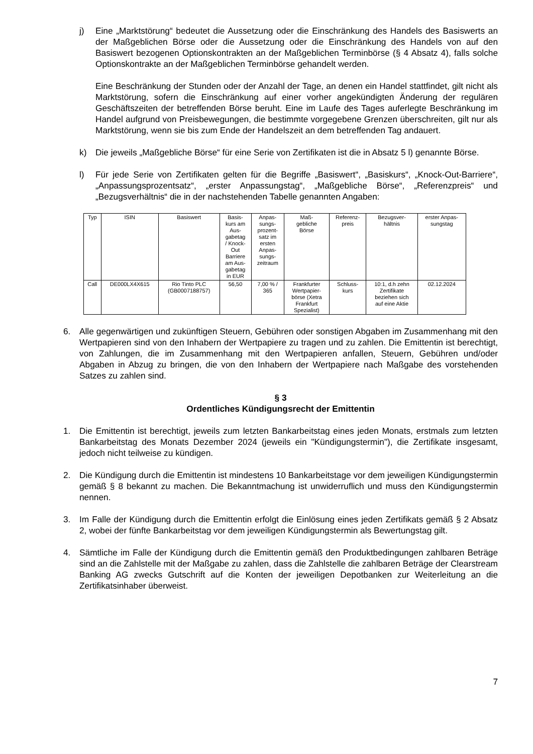j) Eine „Marktstörung“ bedeutet die Aussetzung oder die Einschränkung des Handels des Basiswerts an der Maßgeblichen Börse oder die Aussetzung oder die Einschränkung des Handels von auf den Basiswert bezogenen Optionskontrakten an der Maßgeblichen Terminbörse (§ 4 Absatz 4), falls solche Optionskontrakte an der Maßgeblichen Terminbörse gehandelt werden.
Eine Beschränkung der Stunden oder der Anzahl der Tage, an denen ein Handel stattfindet, gilt nicht als Marktstörung, sofern die Einschränkung auf einer vorher angekündigten Änderung der regulären Geschäftszeiten der betreffenden Börse beruht. Eine im Laufe des Tages auferlegte Beschränkung im Handel aufgrund von Preisbewegungen, die bestimmte vorgegebene Grenzen überschreiten, gilt nur als Marktstörung, wenn sie bis zum Ende der Handelszeit an dem betreffenden Tag andauert.
k) Die jeweils „Maßgebliche Börse“ für eine Serie von Zertifikaten ist die in Absatz 5 l) genannte Börse.
l) Für jede Serie von Zertifikaten gelten für die Begriffe „Basiswert“, „Basiskurs“, „Knock-Out-Barriere“, „Anpassungsprozentsatz“, „erster Anpassungstag“, „Maßgebliche Börse“, „Referenzpreis“ und „Bezugsverhältnis“ die in der nachstehenden Tabelle genannten Angaben:
| Typ | ISIN | Basiswert | Basis- kurs am Aus- gabetag / Knock- Out Barriere am Aus- gabetag in EUR | Anpas- sungs- prozent- satz im ersten Anpas- sungs- zeitraum | Maß- gebliche Börse | Referenz- preis | Bezugsver- hältnis | erster Anpas- sungstag |
| Call | DE000LX4X615 | Rio Tinto PLC (GB0007188757) | 56,50 | 7,00 % / 365 | Frankfurter Wertpapier- börse (Xetra Frankfurt Spezialist) | Schluss- kurs | 10:1, d.h zehn Zertifikate beziehen sich auf eine Aktie | 02.12.2024 |
6. Alle gegenwärtigen und zukünftigen Steuern, Gebühren oder sonstigen Abgaben im Zusammenhang mit den Wertpapieren sind von den Inhabern der Wertpapiere zu tragen und zu zahlen. Die Emittentin ist berechtigt, von Zahlungen, die im Zusammenhang mit den Wert­papieren anfallen, Steuern, Gebühren und/oder Abgaben in Abzug zu bringen, die von den Inhabern der Wertpapiere nach Maßgabe des vorstehenden Satzes zu zahlen sind.
§ 3
Ordentliches Kündigungsrecht der Emittentin
1. Die Emittentin ist berechtigt, jeweils zum letzten Bankarbeitstag eines jeden Monats, erstmals zum letzten Bankarbeitstag des Monats Dezember 2024 (jeweils ein "Kündigungstermin"), die Zertifikate insgesamt, jedoch nicht teilweise zu kündigen.
2. Die Kündigung durch die Emittentin ist mindestens 10 Bankarbeitstage vor dem jeweiligen Kündigungstermin gemäß § 8 bekannt zu machen. Die Bekanntmachung ist unwiderruflich und muss den Kündigungstermin nennen.
3. Im Falle der Kündigung durch die Emittentin erfolgt die Einlösung eines jeden Zertifikats gemäß § 2 Absatz 2, wobei der fünfte Bankarbeitstag vor dem jeweiligen Kündigungstermin als Bewertungstag gilt.
4. Sämtliche im Falle der Kündigung durch die Emittentin gemäß den Produktbedingungen zahlbaren Beträge sind an die Zahlstelle mit der Maßgabe zu zahlen, dass die Zahlstelle die zahlbaren Beträge der Clearstream Banking AG zwecks Gutschrift auf die Konten der jeweiligen Depotbanken zur Weiterleitung an die Zertifikatsinhaber überweist.
7